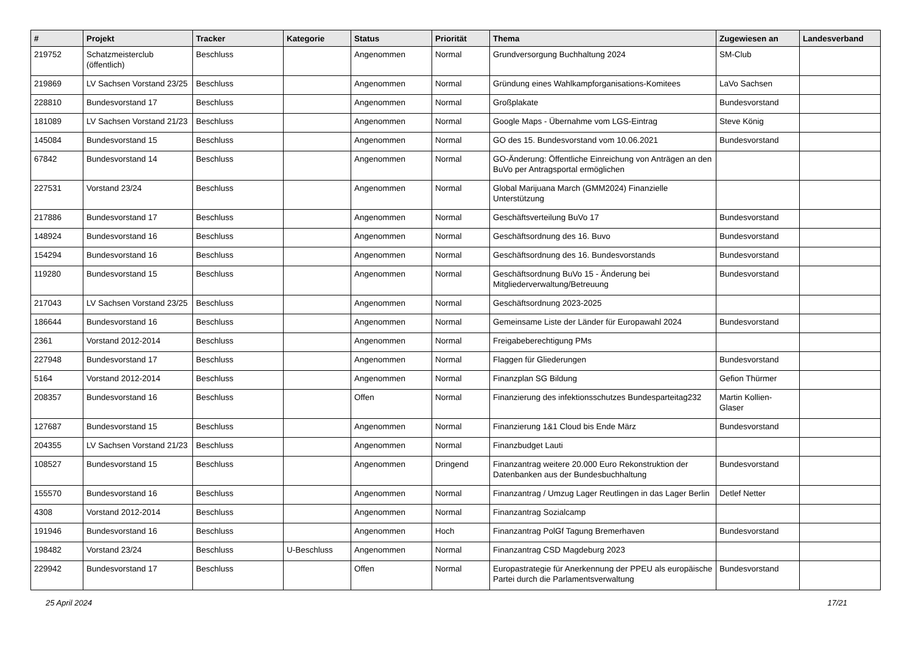| # | Projekt | Tracker | Kategorie | Status | Priorität | Thema | Zugewiesen an | Landesverband |
| --- | --- | --- | --- | --- | --- | --- | --- | --- |
| 219752 | Schatzmeisterclub (öffentlich) | Beschluss | | Angenommen | Normal | Grundversorgung Buchhaltung 2024 | SM-Club | |
| 219869 | LV Sachsen Vorstand 23/25 | Beschluss | | Angenommen | Normal | Gründung eines Wahlkampforganisations-Komitees | LaVo Sachsen | |
| 228810 | Bundesvorstand 17 | Beschluss | | Angenommen | Normal | Großplakate | Bundesvorstand | |
| 181089 | LV Sachsen Vorstand 21/23 | Beschluss | | Angenommen | Normal | Google Maps - Übernahme vom LGS-Eintrag | Steve König | |
| 145084 | Bundesvorstand 15 | Beschluss | | Angenommen | Normal | GO des 15. Bundesvorstand vom 10.06.2021 | Bundesvorstand | |
| 67842 | Bundesvorstand 14 | Beschluss | | Angenommen | Normal | GO-Änderung: Öffentliche Einreichung von Anträgen an den BuVo per Antragsportal ermöglichen | | |
| 227531 | Vorstand 23/24 | Beschluss | | Angenommen | Normal | Global Marijuana March (GMM2024) Finanzielle Unterstützung | | |
| 217886 | Bundesvorstand 17 | Beschluss | | Angenommen | Normal | Geschäftsverteilung BuVo 17 | Bundesvorstand | |
| 148924 | Bundesvorstand 16 | Beschluss | | Angenommen | Normal | Geschäftsordnung des 16. Buvo | Bundesvorstand | |
| 154294 | Bundesvorstand 16 | Beschluss | | Angenommen | Normal | Geschäftsordnung des 16. Bundesvorstands | Bundesvorstand | |
| 119280 | Bundesvorstand 15 | Beschluss | | Angenommen | Normal | Geschäftsordnung BuVo 15 - Änderung bei Mitgliederverwaltung/Betreuung | Bundesvorstand | |
| 217043 | LV Sachsen Vorstand 23/25 | Beschluss | | Angenommen | Normal | Geschäftsordnung 2023-2025 | | |
| 186644 | Bundesvorstand 16 | Beschluss | | Angenommen | Normal | Gemeinsame Liste der Länder für Europawahl 2024 | Bundesvorstand | |
| 2361 | Vorstand 2012-2014 | Beschluss | | Angenommen | Normal | Freigabeberechtigung PMs | | |
| 227948 | Bundesvorstand 17 | Beschluss | | Angenommen | Normal | Flaggen für Gliederungen | Bundesvorstand | |
| 5164 | Vorstand 2012-2014 | Beschluss | | Angenommen | Normal | Finanzplan SG Bildung | Gefion Thürmer | |
| 208357 | Bundesvorstand 16 | Beschluss | | Offen | Normal | Finanzierung des infektionsschutzes Bundesparteitag232 | Martin Kollien-Glaser | |
| 127687 | Bundesvorstand 15 | Beschluss | | Angenommen | Normal | Finanzierung 1&1 Cloud bis Ende März | Bundesvorstand | |
| 204355 | LV Sachsen Vorstand 21/23 | Beschluss | | Angenommen | Normal | Finanzbudget Lauti | | |
| 108527 | Bundesvorstand 15 | Beschluss | | Angenommen | Dringend | Finanzantrag weitere 20.000 Euro Rekonstruktion der Datenbanken aus der Bundesbuchhaltung | Bundesvorstand | |
| 155570 | Bundesvorstand 16 | Beschluss | | Angenommen | Normal | Finanzantrag / Umzug Lager Reutlingen in das Lager Berlin | Detlef Netter | |
| 4308 | Vorstand 2012-2014 | Beschluss | | Angenommen | Normal | Finanzantrag Sozialcamp | | |
| 191946 | Bundesvorstand 16 | Beschluss | | Angenommen | Hoch | Finanzantrag PolGf Tagung Bremerhaven | Bundesvorstand | |
| 198482 | Vorstand 23/24 | Beschluss | U-Beschluss | Angenommen | Normal | Finanzantrag CSD Magdeburg 2023 | | |
| 229942 | Bundesvorstand 17 | Beschluss | | Offen | Normal | Europastrategie für Anerkennung der PPEU als europäische Partei durch die Parlamentsverwaltung | Bundesvorstand | |
25 April 2024 17/21